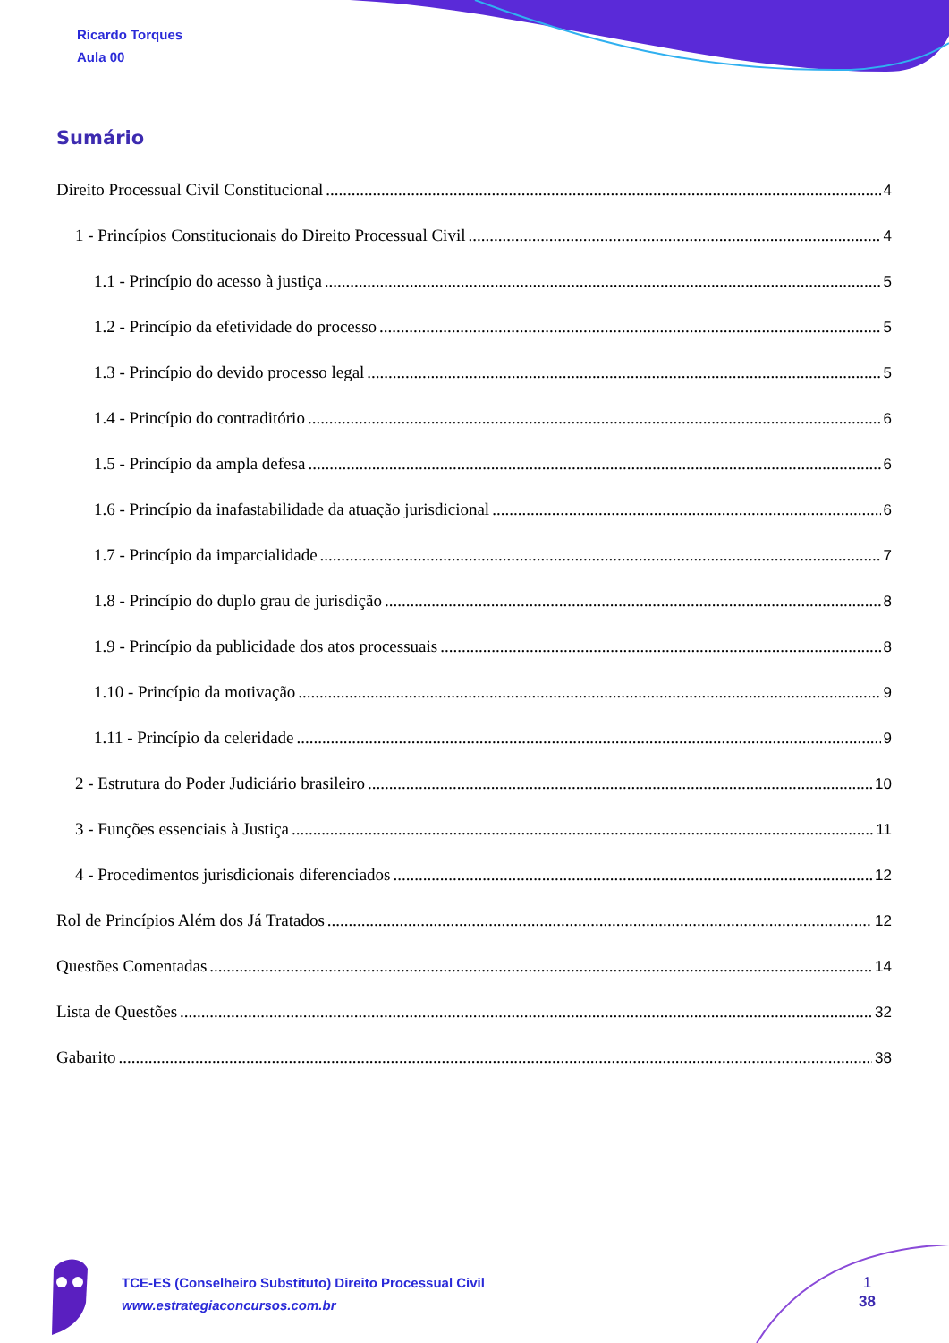Ricardo Torques
Aula 00
Sumário
Direito Processual Civil Constitucional 4
1 - Princípios Constitucionais do Direito Processual Civil 4
1.1 - Princípio do acesso à justiça 5
1.2 - Princípio da efetividade do processo 5
1.3 - Princípio do devido processo legal 5
1.4 - Princípio do contraditório 6
1.5 - Princípio da ampla defesa 6
1.6 - Princípio da inafastabilidade da atuação jurisdicional 6
1.7 - Princípio da imparcialidade 7
1.8 - Princípio do duplo grau de jurisdição 8
1.9 - Princípio da publicidade dos atos processuais 8
1.10 - Princípio da motivação 9
1.11 - Princípio da celeridade 9
2 - Estrutura do Poder Judiciário brasileiro 10
3 - Funções essenciais à Justiça 11
4 - Procedimentos jurisdicionais diferenciados 12
Rol de Princípios Além dos Já Tratados 12
Questões Comentadas 14
Lista de Questões 32
Gabarito 38
TCE-ES (Conselheiro Substituto) Direito Processual Civil
www.estrategiaconcursos.com.br
1
38